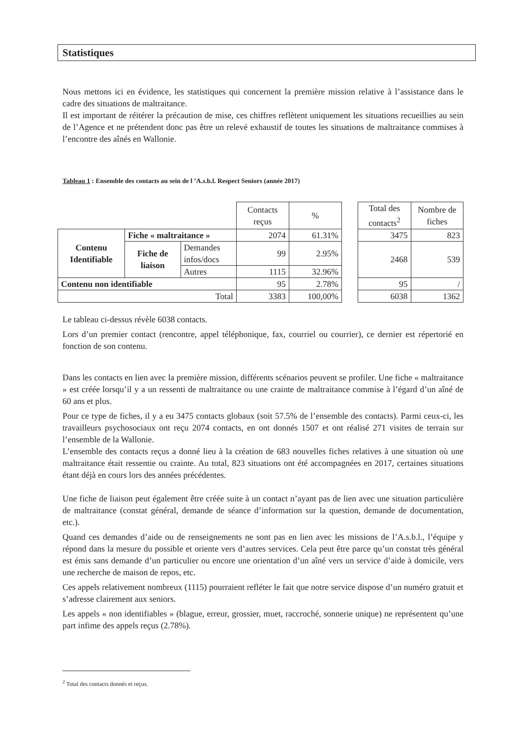Statistiques
Nous mettons ici en évidence, les statistiques qui concernent la première mission relative à l’assistance dans le cadre des situations de maltraitance.
Il est important de réitérer la précaution de mise, ces chiffres reflètent uniquement les situations recueillies au sein de l’Agence et ne prétendent donc pas être un relevé exhaustif de toutes les situations de maltraitance commises à l’encontre des aînés en Wallonie.
Tableau 1 : Ensemble des contacts au sein de l ’A.s.b.l. Respect Seniors (année 2017)
| | | | Contacts reçus | % | | Total des contacts<sup>2</sup> | Nombre de fiches |
| Contenu Identifiable | Fiche « maltraitance » | | 2074 | 61.31% | | 3475 | 823 |
| | Fiche de liaison | Demandes infos/docs | 99 | 2.95% | | 2468 | 539 |
| | | Autres | 1115 | 32.96% | | | |
| Contenu non identifiable | | | 95 | 2.78% | | 95 | / |
| Total | | | 3383 | 100,00% | | 6038 | 1362 |
Le tableau ci-dessus révèle 6038 contacts.
Lors d’un premier contact (rencontre, appel téléphonique, fax, courriel ou courrier), ce dernier est répertorié en fonction de son contenu.
Dans les contacts en lien avec la première mission, différents scénarios peuvent se profiler. Une fiche « maltraitance » est créée lorsqu’il y a un ressenti de maltraitance ou une crainte de maltraitance commise à l’égard d’un aîné de 60 ans et plus.
Pour ce type de fiches, il y a eu 3475 contacts globaux (soit 57.5% de l’ensemble des contacts). Parmi ceux-ci, les travailleurs psychosociaux ont reçu 2074 contacts, en ont donnés 1507 et ont réalisé 271 visites de terrain sur l’ensemble de la Wallonie.
L’ensemble des contacts reçus a donné lieu à la création de 683 nouvelles fiches relatives à une situation où une maltraitance était ressentie ou crainte. Au total, 823 situations ont été accompagnées en 2017, certaines situations étant déjà en cours lors des années précédentes.
Une fiche de liaison peut également être créée suite à un contact n’ayant pas de lien avec une situation particulière de maltraitance (constat général, demande de séance d’information sur la question, demande de documentation, etc.).
Quand ces demandes d’aide ou de renseignements ne sont pas en lien avec les missions de l’A.s.b.l., l’équipe y répond dans la mesure du possible et oriente vers d’autres services. Cela peut être parce qu’un constat très général est émis sans demande d’un particulier ou encore une orientation d’un aîné vers un service d’aide à domicile, vers une recherche de maison de repos, etc.
Ces appels relativement nombreux (1115) pourraient refléter le fait que notre service dispose d’un numéro gratuit et s’adresse clairement aux seniors.
Les appels « non identifiables » (blague, erreur, grossier, muet, raccroché, sonnerie unique) ne représentent qu’une part infime des appels reçus (2.78%).
<sup>2</sup> Total des contacts donnés et reçus.